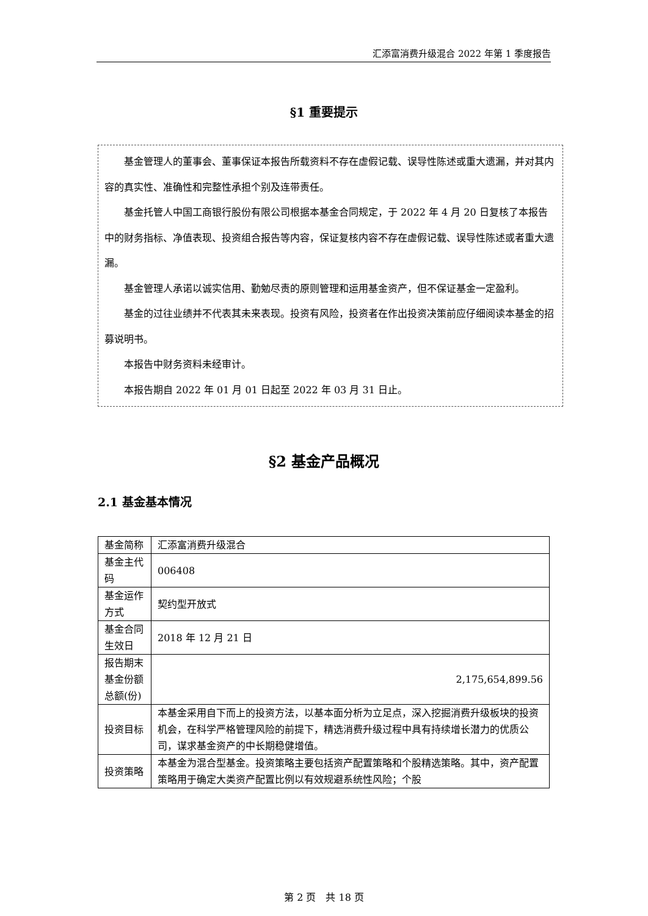汇添富消费升级混合 2022 年第 1 季度报告
§1 重要提示
基金管理人的董事会、董事保证本报告所载资料不存在虚假记载、误导性陈述或重大遗漏，并对其内容的真实性、准确性和完整性承担个别及连带责任。
基金托管人中国工商银行股份有限公司根据本基金合同规定，于 2022 年 4 月 20 日复核了本报告中的财务指标、净值表现、投资组合报告等内容，保证复核内容不存在虚假记载、误导性陈述或者重大遗漏。
基金管理人承诺以诚实信用、勤勉尽责的原则管理和运用基金资产，但不保证基金一定盈利。
基金的过往业绩并不代表其未来表现。投资有风险，投资者在作出投资决策前应仔细阅读本基金的招募说明书。
本报告中财务资料未经审计。
本报告期自 2022 年 01 月 01 日起至 2022 年 03 月 31 日止。
§2 基金产品概况
2.1 基金基本情况
| 基金简称 | 汇添富消费升级混合 |
| 基金主代码 | 006408 |
| 基金运作方式 | 契约型开放式 |
| 基金合同生效日 | 2018 年 12 月 21 日 |
| 报告期末基金份额总额(份) | 2,175,654,899.56 |
| 投资目标 | 本基金采用自下而上的投资方法，以基本面分析为立足点，深入挖掘消费升级板块的投资机会，在科学严格管理风险的前提下，精选消费升级过程中具有持续增长潜力的优质公司，谋求基金资产的中长期稳健增值。 |
| 投资策略 | 本基金为混合型基金。投资策略主要包括资产配置策略和个股精选策略。其中，资产配置策略用于确定大类资产配置比例以有效规避系统性风险；个股 |
第 2 页　共 18 页